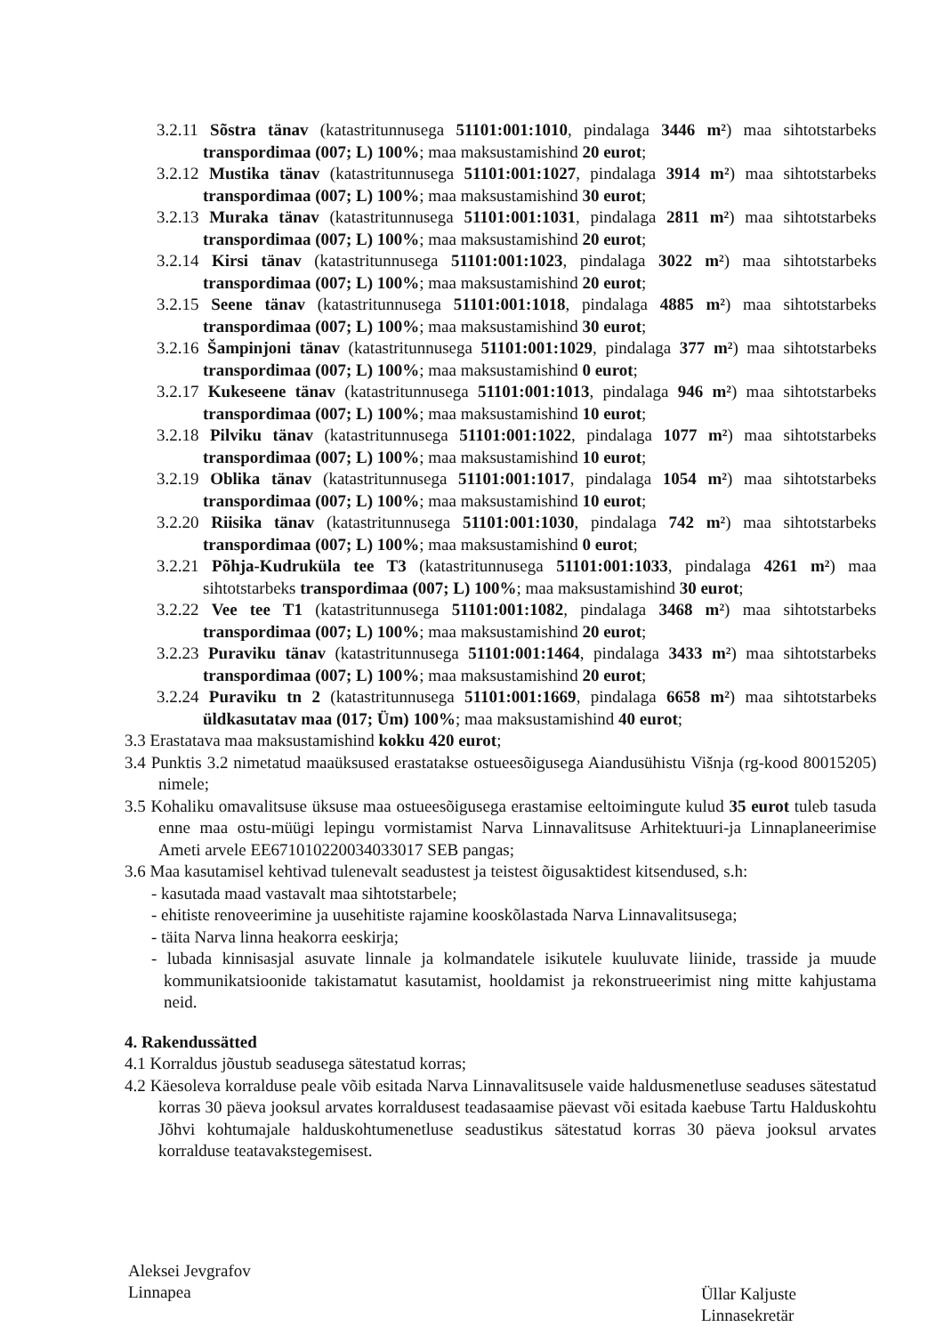3.2.11 Sõstra tänav (katastritunnusega 51101:001:1010, pindalaga 3446 m²) maa sihtotstarbeks transpordimaa (007; L) 100%; maa maksustamishind 20 eurot;
3.2.12 Mustika tänav (katastritunnusega 51101:001:1027, pindalaga 3914 m²) maa sihtotstarbeks transpordimaa (007; L) 100%; maa maksustamishind 30 eurot;
3.2.13 Muraka tänav (katastritunnusega 51101:001:1031, pindalaga 2811 m²) maa sihtotstarbeks transpordimaa (007; L) 100%; maa maksustamishind 20 eurot;
3.2.14 Kirsi tänav (katastritunnusega 51101:001:1023, pindalaga 3022 m²) maa sihtotstarbeks transpordimaa (007; L) 100%; maa maksustamishind 20 eurot;
3.2.15 Seene tänav (katastritunnusega 51101:001:1018, pindalaga 4885 m²) maa sihtotstarbeks transpordimaa (007; L) 100%; maa maksustamishind 30 eurot;
3.2.16 Šampinjoni tänav (katastritunnusega 51101:001:1029, pindalaga 377 m²) maa sihtotstarbeks transpordimaa (007; L) 100%; maa maksustamishind 0 eurot;
3.2.17 Kukeseene tänav (katastritunnusega 51101:001:1013, pindalaga 946 m²) maa sihtotstarbeks transpordimaa (007; L) 100%; maa maksustamishind 10 eurot;
3.2.18 Pilviku tänav (katastritunnusega 51101:001:1022, pindalaga 1077 m²) maa sihtotstarbeks transpordimaa (007; L) 100%; maa maksustamishind 10 eurot;
3.2.19 Oblika tänav (katastritunnusega 51101:001:1017, pindalaga 1054 m²) maa sihtotstarbeks transpordimaa (007; L) 100%; maa maksustamishind 10 eurot;
3.2.20 Riisika tänav (katastritunnusega 51101:001:1030, pindalaga 742 m²) maa sihtotstarbeks transpordimaa (007; L) 100%; maa maksustamishind 0 eurot;
3.2.21 Põhja-Kudruküla tee T3 (katastritunnusega 51101:001:1033, pindalaga 4261 m²) maa sihtotstarbeks transpordimaa (007; L) 100%; maa maksustamishind 30 eurot;
3.2.22 Vee tee T1 (katastritunnusega 51101:001:1082, pindalaga 3468 m²) maa sihtotstarbeks transpordimaa (007; L) 100%; maa maksustamishind 20 eurot;
3.2.23 Puraviku tänav (katastritunnusega 51101:001:1464, pindalaga 3433 m²) maa sihtotstarbeks transpordimaa (007; L) 100%; maa maksustamishind 20 eurot;
3.2.24 Puraviku tn 2 (katastritunnusega 51101:001:1669, pindalaga 6658 m²) maa sihtotstarbeks üldkasutatav maa (017; Üm) 100%; maa maksustamishind 40 eurot;
3.3 Erastatava maa maksustamishind kokku 420 eurot;
3.4 Punktis 3.2 nimetatud maaüksused erastatakse ostueesõigusega Aiandusühistu Višnja (rg-kood 80015205) nimele;
3.5 Kohaliku omavalitsuse üksuse maa ostueesõigusega erastamise eeltoimingute kulud 35 eurot tuleb tasuda enne maa ostu-müügi lepingu vormistamist Narva Linnavalitsuse Arhitektuuri-ja Linnaplaneerimise Ameti arvele EE671010220034033017 SEB pangas;
3.6 Maa kasutamisel kehtivad tulenevalt seadustest ja teistest õigusaktidest kitsendused, s.h:
- kasutada maad vastavalt maa sihtotstarbele;
- ehitiste renoveerimine ja uusehitiste rajamine kooskõlastada Narva Linnavalitsusega;
- täita Narva linna heakorra eeskirja;
- lubada kinnisasjal asuvate linnale ja kolmandatele isikutele kuuluvate liinide, trasside ja muude kommunikatsioonide takistamatut kasutamist, hooldamist ja rekonstrueerimist ning mitte kahjustama neid.
4. Rakendussätted
4.1 Korraldus jõustub seadusega sätestatud korras;
4.2 Käesoleva korralduse peale võib esitada Narva Linnavalitsusele vaide haldusmenetluse seaduses sätestatud korras 30 päeva jooksul arvates korraldusest teadasaamise päevast või esitada kaebuse Tartu Halduskohtu Jõhvi kohtumajale halduskohtumenetluse seadustikus sätestatud korras 30 päeva jooksul arvates korralduse teatavakstegemisest.
Aleksei Jevgrafov
Linnapea
Üllar Kaljuste
Linnasekretär